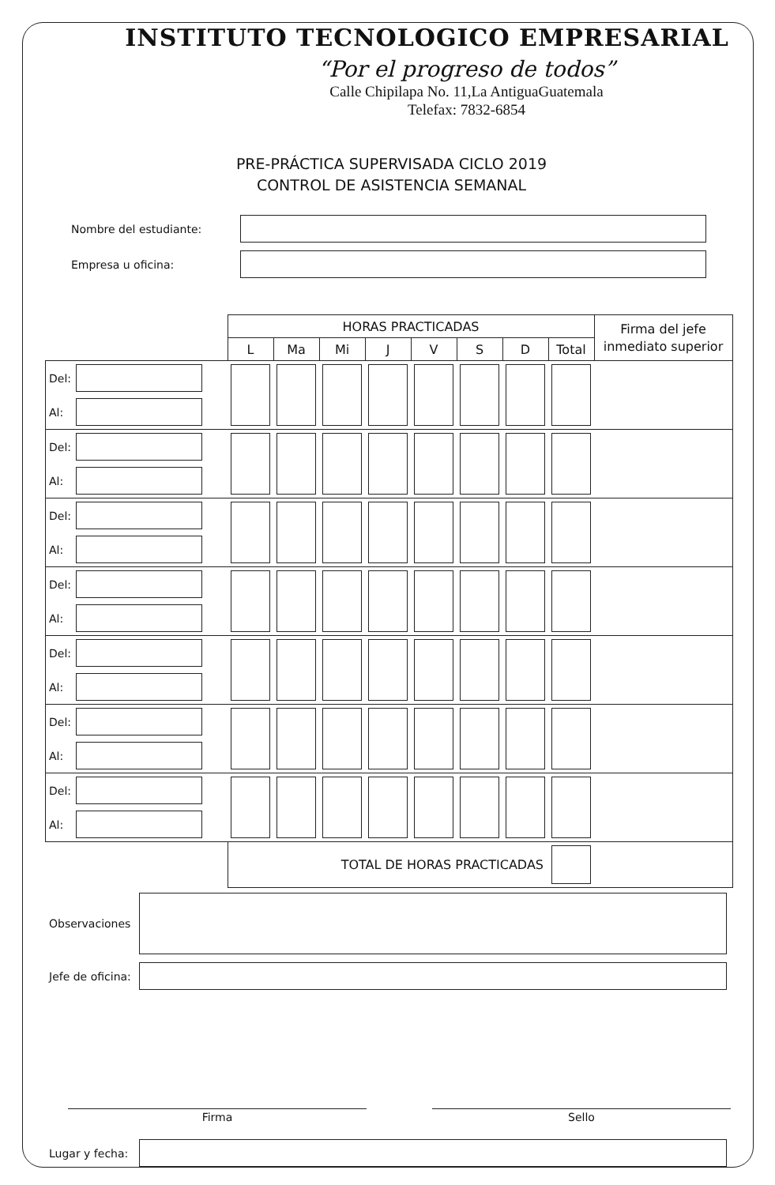INSTITUTO TECNOLOGICO EMPRESARIAL
“Por el progreso de todos”
Calle Chipilapa No. 11,La AntiguaGuatemala
Telefax: 7832-6854
PRE-PRÁCTICA SUPERVISADA CICLO 2019
CONTROL DE ASISTENCIA SEMANAL
Nombre del estudiante:
Empresa u oficina:
| | HORAS PRACTICADAS | | | | | | | | Firma del jefe inmediato superior |
| --- | --- | --- | --- | --- | --- | --- | --- | --- | --- |
| | L | Ma | Mi | J | V | S | D | Total | |
| Del: Al: | | | | | | | | | |
| Del: Al: | | | | | | | | | |
| Del: Al: | | | | | | | | | |
| Del: Al: | | | | | | | | | |
| Del: Al: | | | | | | | | | |
| Del: Al: | | | | | | | | | |
| Del: Al: | | | | | | | | | |
| | TOTAL DE HORAS PRACTICADAS | | | | | | | | |
Observaciones
Jefe de oficina:
Firma Sello
Lugar y fecha: